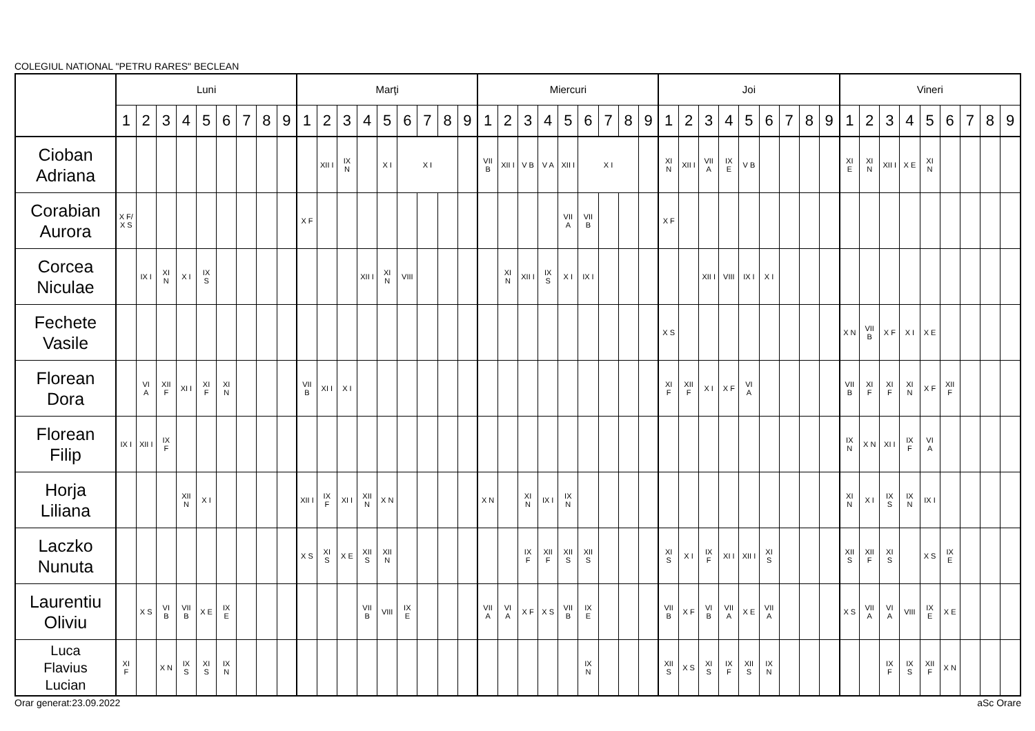COLEGIUL NATIONAL "PETRU RARES" BECLEAN
| | Luni | | | | | | | | | Marţi | | | | | | | | | Miercuri | | | | | | | | | Joi | | | | | | | | | Vineri | | | | | | | | |
| --- | --- | --- | --- | --- | --- | --- | --- | --- | --- | --- | --- | --- | --- | --- | --- | --- | --- | --- | --- | --- | --- | --- | --- | --- | --- | --- | --- | --- | --- | --- | --- | --- | --- | --- | --- | --- | --- | --- | --- | --- | --- | --- | --- | --- | --- |
| | 1 | 2 | 3 | 4 | 5 | 6 | 7 | 8 | 9 | 1 | 2 | 3 | 4 | 5 | 6 | 7 | 8 | 9 | 1 | 2 | 3 | 4 | 5 | 6 | 7 | 8 | 9 | 1 | 2 | 3 | 4 | 5 | 6 | 7 | 8 | 9 | 1 | 2 | 3 | 4 | 5 | 6 | 7 | 8 | 9 |
| Cioban Adriana | | | | | | | | | | | XII I | IX N | | X I | X I | | | | VII B | XII I | V B | V A | XII I | X I | | | | XI N | XII I | VII A | IX E | V B | | | | | XI E | XI N | XII I | X E | XI N | | | | |
| Corabian Aurora | X F/ X S | | | | | | | | | X F | | | | | | | | | | | | | VII A | VII B | | | | X F | | | | | | | | | | | | | | | | | |
| Corcea Niculae | | IX I | XI N | X I | IX S | | | | | | | | XII I | XI N | VIII | | | | | XI N | XII I | IX S | X I | IX I | | | | | | XII I | VIII | IX I | X I | | | | | | | | | | | | |
| Fechete Vasile | | | | | | | | | | | | | | | | | | | | | | | | | | | | X S | | | | | | | | | X N | VII B | X F | X I | X E | | | | |
| Florean Dora | | VI A | XII F | XI I | XI F | XI N | | | | VII B | XI I | X I | | | | | | | | | | | | | | | | XI F | XII F | X I | X F | VI A | | | | | VII B | XI F | XI F | XI N | X F | XII F | | | |
| Florean Filip | IX I | XII I | IX F | | | | | | | | | | | | | | | | | | | | | | | | | | | | | | | | | | IX N | X N | XI I | IX F | VI A | | | | |
| Horja Liliana | | | | XII N | X I | | | | | XII I | IX F | XI I | XII N | X N | | | | | X N | | XI N | IX I | IX N | | | | | | | | | | | | | | XI N | X I | IX S | IX N | IX I | | | | |
| Laczko Nunuta | | | | | | | | | | X S | XI S | X E | XII S | XII N | | | | | | | IX F | XII F | XII S | XII S | | | | XI S | X I | IX F | XI I | XII I | XI S | | | | XII S | XII F | XI S | | X S | IX E | | | |
| Laurentiu Oliviu | | X S | VI B | VII B | X E | IX E | | | | | | | VII B | VIII | IX E | | | | VII A | VI A | X F | X S | VII B | IX E | | | | VII B | X F | VI B | VII A | X E | VII A | | | | X S | VII A | VI A | VIII | IX E | X E | | | |
| Luca Flavius Lucian | XI F | | X N | IX S | XI S | IX N | | | | | | | | | | | | | | | | | | IX N | | | | XII S | X S | XI S | IX F | XII S | IX N | | | | | | IX F | IX S | XII F | X N | | | |
Orar generat:23.09.2022 aSc Orare